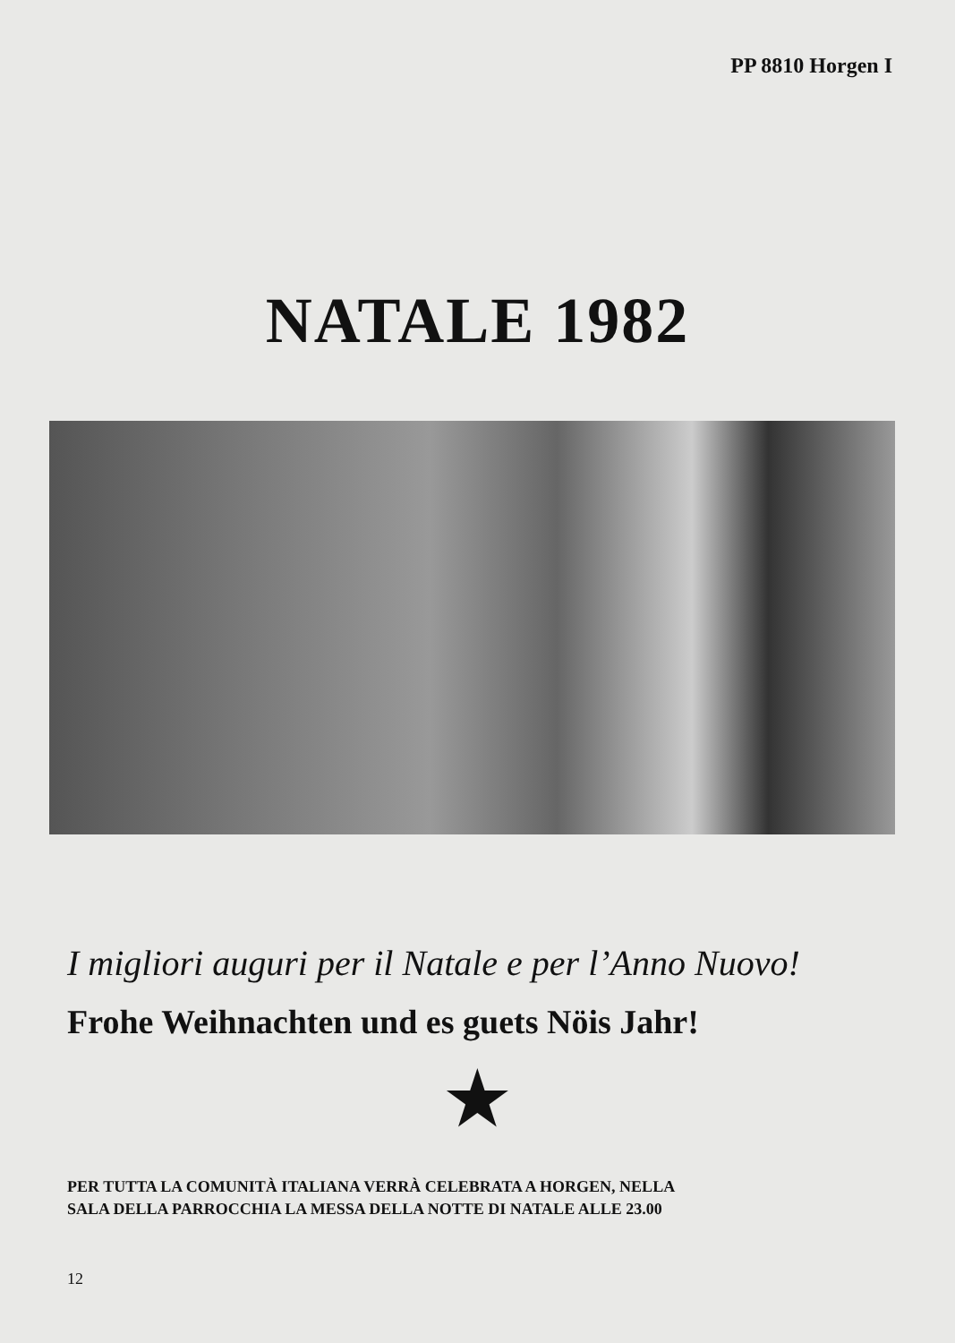PP 8810 Horgen I
NATALE 1982
I migliori auguri per il Natale e per l’Anno Nuovo!
Frohe Weihnachten und es guets Nöis Jahr!
★
PER TUTTA LA COMUNITÀ ITALIANA VERRÀ CELEBRATA A HORGEN, NELLA
SALA DELLA PARROCCHIA LA MESSA DELLA NOTTE DI NATALE ALLE 23.00
12